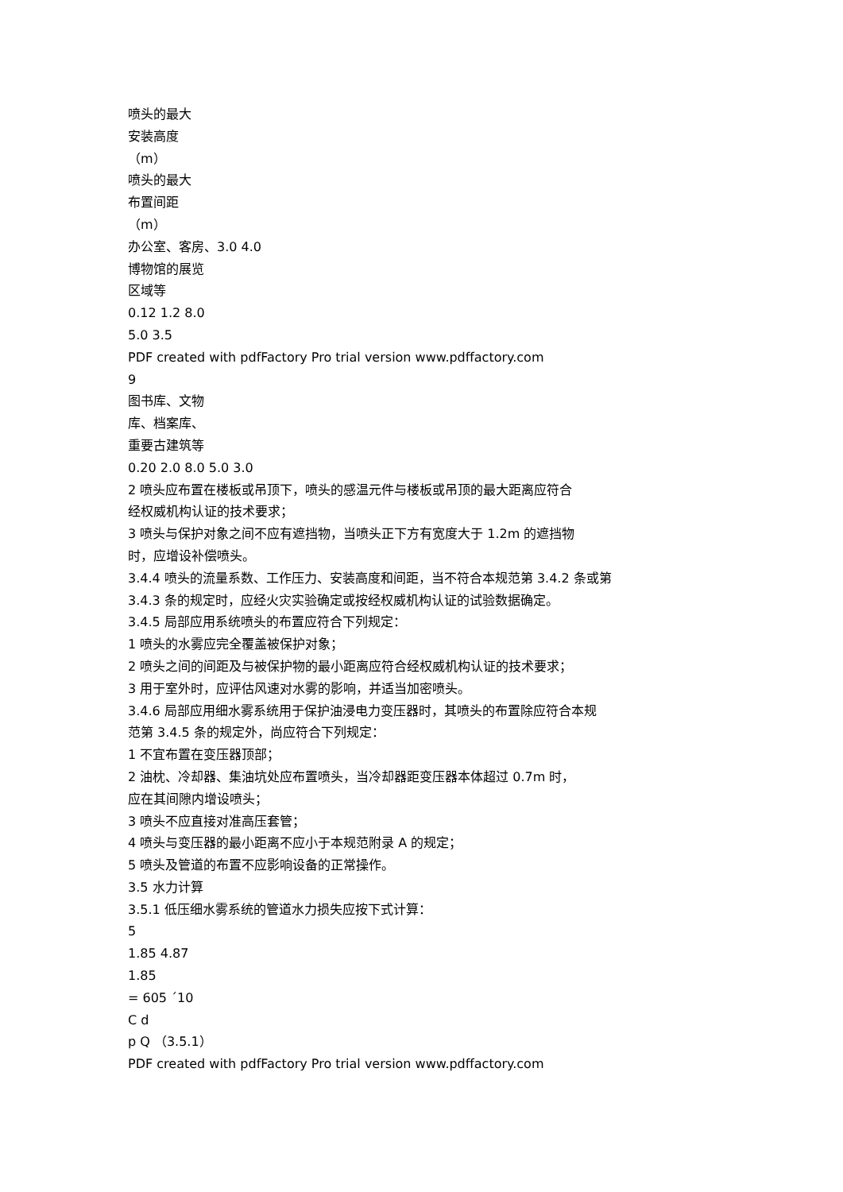喷头的最大
安装高度
（m）
喷头的最大
布置间距
（m）
办公室、客房、3.0 4.0
博物馆的展览
区域等
0.12 1.2 8.0
5.0 3.5
PDF created with pdfFactory Pro trial version www.pdffactory.com
9
图书库、文物
库、档案库、
重要古建筑等
0.20 2.0 8.0 5.0 3.0
2 喷头应布置在楼板或吊顶下，喷头的感温元件与楼板或吊顶的最大距离应符合
经权威机构认证的技术要求；
3 喷头与保护对象之间不应有遮挡物，当喷头正下方有宽度大于 1.2m 的遮挡物
时，应增设补偿喷头。
3.4.4 喷头的流量系数、工作压力、安装高度和间距，当不符合本规范第 3.4.2 条或第
3.4.3 条的规定时，应经火灾实验确定或按经权威机构认证的试验数据确定。
3.4.5 局部应用系统喷头的布置应符合下列规定：
1 喷头的水雾应完全覆盖被保护对象；
2 喷头之间的间距及与被保护物的最小距离应符合经权威机构认证的技术要求；
3 用于室外时，应评估风速对水雾的影响，并适当加密喷头。
3.4.6 局部应用细水雾系统用于保护油浸电力变压器时，其喷头的布置除应符合本规
范第 3.4.5 条的规定外，尚应符合下列规定：
1 不宜布置在变压器顶部；
2 油枕、冷却器、集油坑处应布置喷头，当冷却器距变压器本体超过 0.7m 时，
应在其间隙内增设喷头；
3 喷头不应直接对准高压套管；
4 喷头与变压器的最小距离不应小于本规范附录 A 的规定；
5 喷头及管道的布置不应影响设备的正常操作。
3.5 水力计算
3.5.1 低压细水雾系统的管道水力损失应按下式计算：
5
1.85 4.87
1.85
= 605 ´10
C d
p Q （3.5.1）
PDF created with pdfFactory Pro trial version www.pdffactory.com